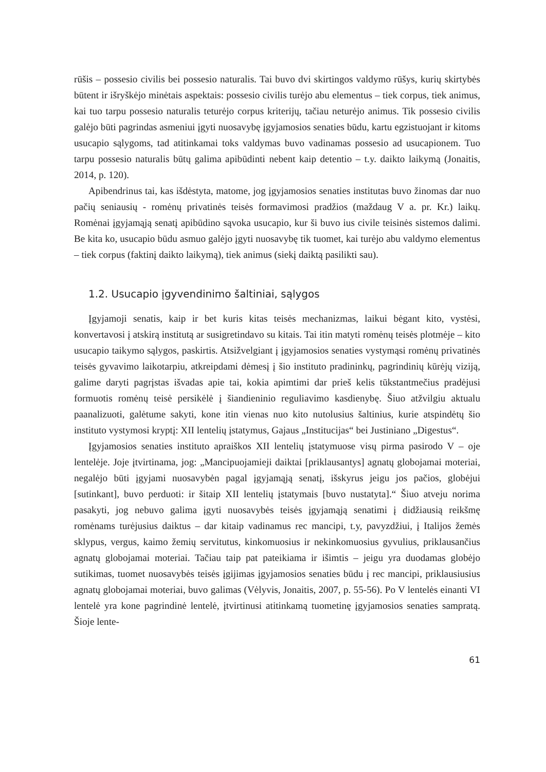rūšis – possesio civilis bei possesio naturalis. Tai buvo dvi skirtingos valdymo rūšys, kurių skirtybės būtent ir išryškėjo minėtais aspektais: possesio civilis turėjo abu elementus – tiek corpus, tiek animus, kai tuo tarpu possesio naturalis teturėjo corpus kriterijų, tačiau neturėjo animus. Tik possesio civilis galėjo būti pagrindas asmeniui įgyti nuosavybę įgyjamosios senaties būdu, kartu egzistuojant ir kitoms usucapio sąlygoms, tad atitinkamai toks valdymas buvo vadinamas possesio ad usucapionem. Tuo tarpu possesio naturalis būtų galima apibūdinti nebent kaip detentio – t.y. daikto laikymą (Jonaitis, 2014, p. 120).
Apibendrinus tai, kas išdėstyta, matome, jog įgyjamosios senaties institutas buvo žinomas dar nuo pačių seniausių - romėnų privatinės teisės formavimosi pradžios (maždaug V a. pr. Kr.) laikų. Romėnai įgyjamąją senatį apibūdino sąvoka usucapio, kur ši buvo ius civile teisinės sistemos dalimi. Be kita ko, usucapio būdu asmuo galėjo įgyti nuosavybę tik tuomet, kai turėjo abu valdymo elementus – tiek corpus (faktinį daikto laikymą), tiek animus (siekį daiktą pasilikti sau).
1.2. Usucapio įgyvendinimo šaltiniai, sąlygos
Įgyjamoji senatis, kaip ir bet kuris kitas teisės mechanizmas, laikui bėgant kito, vystėsi, konvertavosi į atskirą institutą ar susigretindavo su kitais. Tai itin matyti romėnų teisės plotmėje – kito usucapio taikymo sąlygos, paskirtis. Atsižvelgiant į įgyjamosios senaties vystymąsi romėnų privatinės teisės gyvavimo laikotarpiu, atkreipdami dėmesį į šio instituto pradininkų, pagrindinių kūrėjų viziją, galime daryti pagrįstas išvadas apie tai, kokia apimtimi dar prieš kelis tūkstantmečius pradėjusi formuotis romėnų teisė persikėlė į šiandieninio reguliavimo kasdienybę. Šiuo atžvilgiu aktualu paanalizuoti, galėtume sakyti, kone itin vienas nuo kito nutolusius šaltinius, kurie atspindėtų šio instituto vystymosi kryptį: XII lentelių įstatymus, Gajaus „Institucijas“ bei Justiniano „Digestus“.
Įgyjamosios senaties instituto apraiškos XII lentelių įstatymuose visų pirma pasirodo V – oje lentelėje. Joje įtvirtinama, jog: „Mancipuojamieji daiktai [priklausantys] agnatų globojamai moteriai, negalėjo būti įgyjami nuosavybėn pagal įgyjamąją senatį, išskyrus jeigu jos pačios, globėjui [sutinkant], buvo perduoti: ir šitaip XII lentelių įstatymais [buvo nustatyta].“ Šiuo atveju norima pasakyti, jog nebuvo galima įgyti nuosavybės teisės įgyjamąją senatimi į didžiausią reikšmę romėnams turėjusius daiktus – dar kitaip vadinamus rec mancipi, t.y, pavyzdžiui, į Italijos žemės sklypus, vergus, kaimo žemių servitutus, kinkomuosius ir nekinkomuosius gyvulius, priklausančius agnatų globojamai moteriai. Tačiau taip pat pateikiama ir išimtis – jeigu yra duodamas globėjo sutikimas, tuomet nuosavybės teisės įgijimas įgyjamosios senaties būdu į rec mancipi, priklausiusius agnatų globojamai moteriai, buvo galimas (Vėlyvis, Jonaitis, 2007, p. 55-56). Po V lentelės einanti VI lentelė yra kone pagrindinė lentelė, įtvirtinusi atitinkamą tuometinę įgyjamosios senaties sampratą. Šioje lente-
61